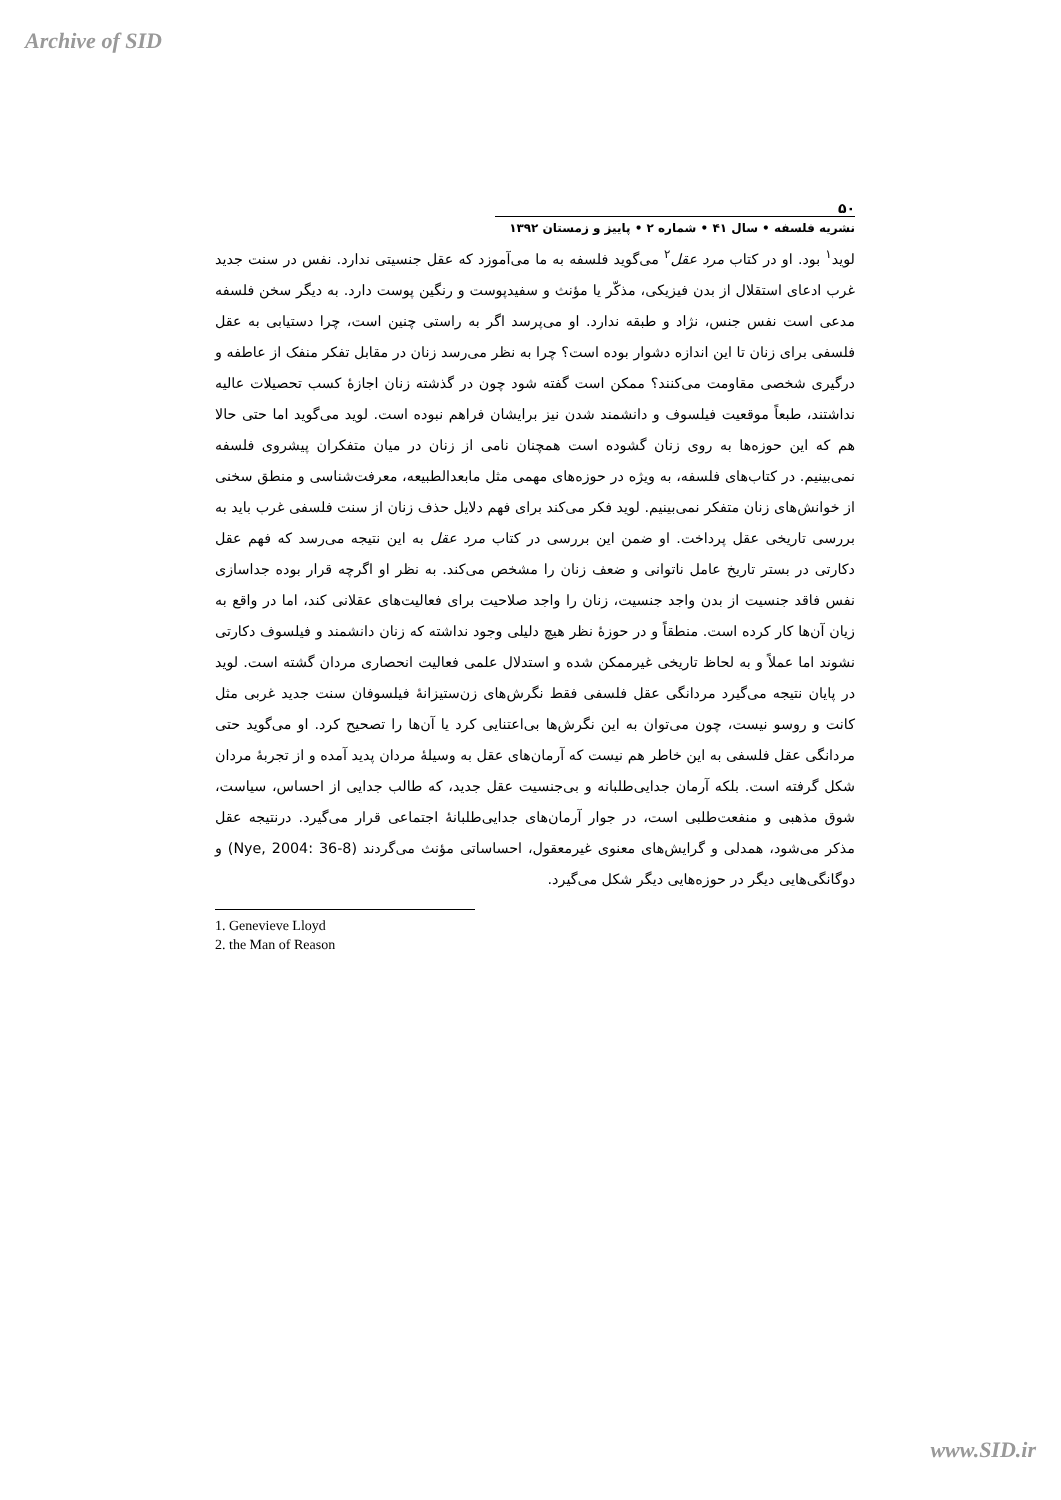Archive of SID
۵۰
نشریه فلسفه • سال ۴۱ • شماره ۲ • پاییز و زمستان ۱۳۹۲
لوید<sup>۱</sup> بود. او در کتاب مرد عقل<sup>۲</sup> می‌گوید فلسفه به ما می‌آموزد که عقل جنسیتی ندارد. نفس در سنت جدید غرب ادعای استقلال از بدن فیزیکی، مذکّر یا مؤنث و سفیدپوست و رنگین پوست دارد. به دیگر سخن فلسفه مدعی است نفس جنس، نژاد و طبقه ندارد. او می‌پرسد اگر به راستی چنین است، چرا دستیابی به عقل فلسفی برای زنان تا این اندازه دشوار بوده است؟ چرا به نظر می‌رسد زنان در مقابل تفکر منفک از عاطفه و درگیری شخصی مقاومت می‌کنند؟ ممکن است گفته شود چون در گذشته زنان اجازهٔ کسب تحصیلات عالیه نداشتند، طبعاً موقعیت فیلسوف و دانشمند شدن نیز برایشان فراهم نبوده است. لوید می‌گوید اما حتی حالا هم که این حوزه‌ها به روی زنان گشوده است همچنان نامی از زنان در میان متفکران پیشروی فلسفه نمی‌بینیم. در کتاب‌های فلسفه، به ویژه در حوزه‌های مهمی مثل مابعدالطبیعه، معرفت‌شناسی و منطق سخنی از خوانش‌های زنان متفکر نمی‌بینیم. لوید فکر می‌کند برای فهم دلایل حذف زنان از سنت فلسفی غرب باید به بررسی تاریخی عقل پرداخت. او ضمن این بررسی در کتاب مرد عقل به این نتیجه می‌رسد که فهم عقل دکارتی در بستر تاریخ عامل ناتوانی و ضعف زنان را مشخص می‌کند. به نظر او اگرچه قرار بوده جداسازی نفس فاقد جنسیت از بدن واجد جنسیت، زنان را واجد صلاحیت برای فعالیت‌های عقلانی کند، اما در واقع به زیان آن‌ها کار کرده است. منطقاً و در حوزهٔ نظر هیچ دلیلی وجود نداشته که زنان دانشمند و فیلسوف دکارتی نشوند اما عملاً و به لحاظ تاریخی غیرممکن شده و استدلال علمی فعالیت انحصاری مردان گشته است. لوید در پایان نتیجه می‌گیرد مردانگی عقل فلسفی فقط نگرش‌های زن‌ستیزانهٔ فیلسوفان سنت جدید غربی مثل کانت و روسو نیست، چون می‌توان به این نگرش‌ها بی‌اعتنایی کرد یا آن‌ها را تصحیح کرد. او می‌گوید حتی مردانگی عقل فلسفی به این خاطر هم نیست که آرمان‌های عقل به وسیلهٔ مردان پدید آمده و از تجربهٔ مردان شکل گرفته است. بلکه آرمان جدایی‌طلبانه و بی‌جنسیت عقل جدید، که طالب جدایی از احساس، سیاست، شوق مذهبی و منفعت‌طلبی است، در جوار آرمان‌های جدایی‌طلبانهٔ اجتماعی قرار می‌گیرد. درنتیجه عقل مذکر می‌شود، همدلی و گرایش‌های معنوی غیرمعقول، احساساتی مؤنث می‌گردند (Nye, 2004: 36-8) و دوگانگی‌هایی دیگر در حوزه‌هایی دیگر شکل می‌گیرد.
1. Genevieve Lloyd
2. the Man of Reason
www.SID.ir